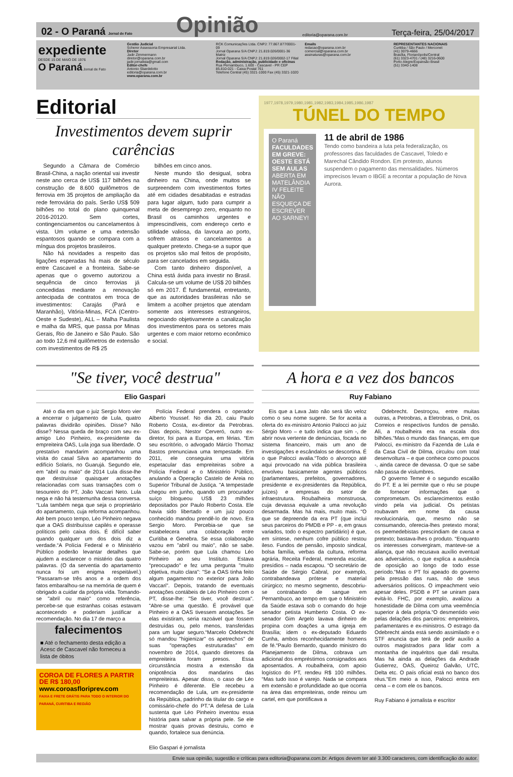02 - O Paraná Jornal de Fato Opinião editoria@oparana.com.br Terça-feira, 25/04/2017
expediente
DESDE 15 DE MAIO DE 1976
O Paraná Jornal de Fato
Gestão Judicial
Scherer Assessoria Empresarial Ltda.
Diretor
Jadir Zimmermann
diretor@oparana.com.br
jadir.jornalista@gmail.com
Editor-chefe
Antonio Sbardelotto
editoria@oparana.com.br
www.oparana.com.br
RCK Comunicações Ltda. CNPJ: 77.867.877/0001-09
Jornal Oparana S/A CNPJ: 21.819.026/0001-36 Matriz
Jornal Oparana S/A CNPJ: 21.819.026/0002-17 Filial
Redação, administração, publicidade e oficinas
Rua Pernambuco, 1.600 - Cascavel - PR CEP 85.810-021 - Caixa Postal 761
Telefone Central (45) 3321-1000 Fax (45) 3321-1020
Emails
redacao@oparana.com.br
comercial@oparana.com.br
assinaturas@oparana.com.br
REPRESENTANTES NACIONAIS
Curitiba / São Paulo / Merconet
(41) 3079-4666
Brasília, Florianópolis/Central
(61) 3323-4701 / (48) 3216-0600
Porto Alegre/Expansão Brasil
(51) 3340-1408
Editorial
Investimentos devem suprir carências
Segundo a Câmara de Comércio Brasil-China, a nação oriental vai investir neste ano cerca de US$ 117 bilhões na construção de 8.600 quilômetros de ferrovia em 35 projetos de ampliação da rede ferroviária do país. Serão US$ 509 bilhões no total do plano quinquenal 2016-20120. Sem cortes, contingenciamentos ou cancelamentos à vista. Um volume e uma extensão espantosos quando se compara com a míngua dos projetos brasileiros.
Não há novidades a respeito das ligações esperadas há mais de século entre Cascavel e a fronteira. Sabe-se apenas que o governo autorizou a sequência de cinco ferrovias já concedidas mediante a renovação antecipada de contratos em troca de investimentos: Carajás (Pará e Maranhão), Vitória-Minas, FCA (Centro-Oeste e Sudeste), ALL – Malha Paulista e malha da MRS, que passa por Minas Gerais, Rio de Janeiro e São Paulo. São ao todo 12,6 mil quilômetros de extensão com investimentos de R$ 25
bilhões em cinco anos.
Neste mundo tão desigual, sobra dinheiro na China, onde muitos se surpreendem com investimentos fortes até em cidades desabitadas e estradas para lugar algum, tudo para cumprir a meta de desemprego zero, enquanto no Brasil os caminhos urgentes e imprescindíveis, com endereço certo e utilidade valiosa, da lavoura ao porto, sofrem atrasos e cancelamentos a qualquer pretexto. Chega-se a supor que os projetos são mal feitos de propósito, para ser cancelados em seguida.
Com tanto dinheiro disponível, a China está ávida para investir no Brasil. Calcula-se um volume de US$ 20 bilhões só em 2017. É fundamental, entretanto, que as autoridades brasileiras não se limitem a acolher projetos que atendam somente aos interesses estrangeiros, negociando objetivamente a canalização dos investimentos para os setores mais urgentes e com maior retorno econômico e social.
1977,1978,1979,1980,1981,1982,1983,1984,1985,1986,1987
TÚNEL DO TEMPO
O Paraná
FACULDADES EM GREVE: OESTE ESTÁ SEM AULAS
ABERTA EM MATELÂNDIA IV FELEITE
NÃO ESQUEÇA DE ESCREVER AO SARNEY!
11 de abril de 1986
Tendo como bandeira a luta pela federalização, os professores das faculdades de Cascavel, Toledo e Marechal Cândido Rondon. Em protesto, alunos suspendem o pagamento das mensalidades. Números imprecisos levam o IBGE a recontar a população de Nova Aurora.
"Se tiver, você destrua"
Elio Gaspari
Até o dia em que o juiz Sergio Moro vier a encerrar o julgamento de Lula, quatro palavras dividirão opiniões. Disse? Não disse? Nessa queda de braço com seu ex-amigo Léo Pinheiro, ex-presidente da empreiteira OAS, Lula joga sua liberdade. O prestativo mandarim acompanhou uma visita do casal Silva ao apartamento do edifício Solaris, no Guarujá. Segundo ele, em "abril ou maio" de 2014 Lula disse-lhe que destruísse quaisquer anotações relacionadas com suas transações com o tesoureiro do PT, João Vaccari Neto. Lula nega e não há testemunha dessa conversa. “Lula também nega que seja o proprietário do apartamento, cuja reforma acompanhou. Até bem pouco tempo, Léo Pinheiro negava que a OAS distribuísse capilés e operasse políticos pelo caixa dois. É difícil saber quando qualquer um dos dois diz a verdade.“A Polícia Federal e o Ministério Público poderão levantar detalhes que ajudem a esclarecer o mistério das quatro palavras. (O da serventia do apartamento nunca foi um enigma respeitável.) “Passaram-se três anos e a ordem dos fatos embaralhou-se na memória de quem é obrigado a cuidar da própria vida. Tomando-se "abril ou maio" como referência, percebe-se que estranhas coisas estavam acontecendo e poderiam justificar a recomendação. No dia 17 de março a
falecimentos
■ Até o fechamento desta edição a Acesc de Cascavel não forneceu a lista de óbitos
COROA DE FLORES A PARTIR DE R$ 180,00
www.coroasfloriprev.com
FAIXA E FRETE GRÁTIS PARA TODO O INTERIOR DO PARANÁ, CURITIBA E REGIÃO
Polícia Federal prendera o operador Alberto Youssef. No dia 20, caiu Paulo Roberto Costa, ex-diretor da Petrobras. Dias depois, Nestor Cerveró, outro ex-diretor, foi para a Europa, em férias. “Em seu escritório, o advogado Márcio Thomaz Bastos prenunciava uma tempestade. Em 2011, ele conseguira uma vitória espetacular das empreiteiras sobre a Polícia Federal e o Ministério Público, anulando a Operação Castelo de Areia no Superior Tribunal de Justiça. “A tempestade chegou em junho, quando um procurador suíço bloqueou US$ 23 milhões depositados por Paulo Roberto Costa. Ele havia sido libertado e um juiz pouco conhecido mandou prendê-lo de novo. Era Sergio Moro. Percebia-se que se estabelecera uma colaboração entre Curitiba e Genebra. Se essa colaboração vazou em "abril ou maio", não se sabe. Sabe-se, porém que Lula chamou Léo Pinheiro ao seu Instituto. Estava "preocupado" e fez uma pergunta "muito objetiva, muito clara": "Se a OAS tinha feito algum pagamento no exterior para João Vaccari". Depois, tratando de eventuais anotações contábeis de Léo Pinheiro com o PT, disse-lhe: "Se tiver, você destrua". “Abre-se uma questão. É provável que Pinheiro e a OAS tivessem anotações. Se elas existiram, seria razoável que fossem destruídas ou, pelo menos, transferidas para um lugar seguro.“Marcelo Odebrecht só mandou "higienizar" os apetrechos" de suas "operações estruturadas" em novembro de 2014, quando diretores da empreiteira foram presos. Essa circunstância mostra a extensão da onipotência dos mandarins das empreiteiras. Apesar disso, o caso de Léo Pinheiro é diferente. Ele recebeu a recomendação de Lula, um ex-presidente da República, padrinho da titular do cargo e comissário-chefe do PT.“A defesa de Lula sustenta que Léo Pinheiro inventou essa história para salvar a própria pele. Se ele mostrar quais provas destruiu, como e quando, fortalece sua denúncia.
Elio Gaspari é jornalista
A hora e a vez dos bancos
Ruy Fabiano
Eis que a Lava Jato não será tão veloz como o seu nome sugere. Se for aceita a oferta do ex-ministro Antonio Palocci ao juiz Sérgio Moro – e tudo indica que sim -, de abrir nova vertente de denúncias, focada no sistema financeiro, mais um ano de investigações e escândalos se descortina. É o que Palocci avalia.“Todo o alvoroço até aqui provocado na vida pública brasileira envolveu basicamente agentes públicos (parlamentares, prefeitos, governadores, presidente e ex-presidentes da República, juízes) e empresas do setor de infraestrutura. Roubalheira monstruosa, cuja devassa equivale a uma revolução desarmada. Mas há mais, muito mais. “O que se depreende da era PT (que inclui seus parceiros do PMDB e PP - e, em graus variados, todo o espectro partidário) é que, em síntese, nenhum cofre público restou ileso. Fundos de pensão, imposto sindical, bolsa família, verbas da cultura, reforma agrária, Receita Federal, merenda escolar, presídios – nada escapou. “O secretário de Saúde de Sérgio Cabral, por exemplo, contrabandeava prótese e material cirúrgico; no mesmo segmento, descobriu-se contrabando de sangue em Pernambuco, ao tempo em que o Ministério da Saúde estava sob o comando do hoje senador petista Humberto Costa. O ex-senador Gim Argelo lavava dinheiro de propina com doações a uma igreja em Brasília; idem o ex-deputado Eduardo Cunha, ambos reconhecidamente homens de fé.“Paulo Bernardo, quando ministro do Planejamento de Dilma, cobrava um adicional dos empréstimos consignados aos aposentados. A roubalheira, com apoio logístico do PT, rendeu R$ 100 milhões. “Mas tudo isso é varejo. Nada se compara em extensão e profundidade ao que ocorria na área das empreiteiras, onde reinou um cartel, em que pontificava a
Odebrecht. Destroçou, entre muitas outras, a Petrobras, a Eletrobras, o Dnit, os Correios e respectivos fundos de pensão. Ali, a roubalheira era na escala dos bilhões.“Mas o mundo das finanças, em que Palocci, ex-ministro da Fazenda de Lula e da Casa Civil de Dilma, circulou com total desenvoltura – e que conhece como poucos -, ainda carece de devassa. O que se sabe não passa de vislumbres.
O governo Temer é o segundo escalão do PT. E a lei permite que o réu se poupe de fornecer informações que o comprometam. Os esclarecimentos estão vindo pela via judicial. Os petistas roubavam em nome da causa revolucionária, que, mesmo não se consumando, oferecia-lhes pretexto moral; os peemedebistas prescindiam de causa e pretexto; bastava-lhes o produto. “Enquanto os interesses convergiram, manteve-se a aliança, que não recusava auxílio eventual aos adversários, o que explica a ausência de oposição ao longo de todo esse período.“Mas o PT foi apeado do governo pela pressão das ruas, não de seus adversários políticos. O impeachment veio apesar deles. PSDB e PT se uniram para evitá-lo. FHC, por exemplo, avalizou a honestidade de Dilma com uma veemência superior à dela própria.“O desmentido veio pelas delações dos parceiros: empreiteiros, parlamentares e ex-ministros. O estrago da Odebrecht ainda está sendo assimilado e o STF anuncia que terá de pedir auxílio a outros magistrados para lidar com a montanha de inquéritos que dali resulta. Mas há ainda as delações da Andrade Gutierrez, OAS, Queiroz Galvão, UTC, Delta etc. O país oficial está no banco dos réus.“Em meio a isso, Palocci entra em cena – e com ele os bancos.
Ruy Fabiano é jornalista e escritor
Envie sua opinião, sugestão e críticas para editoria@oparana.com.br. Artigos devem ter até 3.300 caracteres, com identificação do autor.